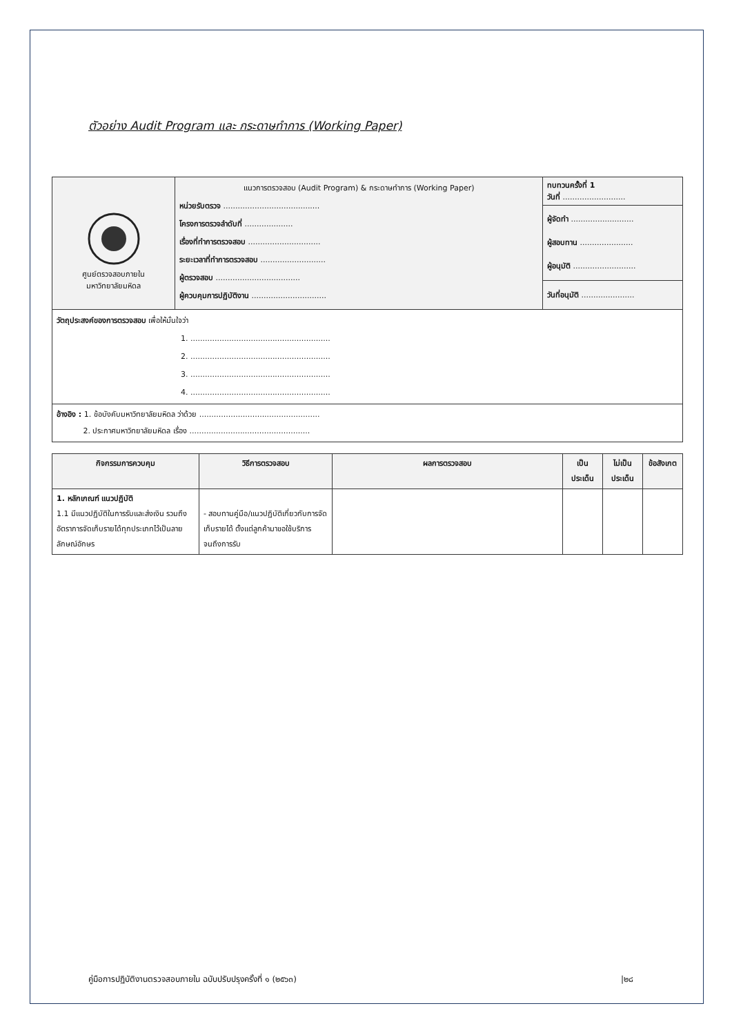ตัวอย่าง Audit Program และ กระดาษทำการ (Working Paper)
| ศูนย์ตรวจสอบภายใน มหาวิทยาลัยมหิดล | แนวการตรวจสอบ (Audit Program) & กระดาษทำการ (Working Paper) หน่วยรับตรวจ ........................................ โครงการตรวจลำดับที่ .................... เรื่องที่ทำการตรวจสอบ .............................. ระยะเวลาที่ทำการตรวจสอบ ........................... ผู้ตรวจสอบ ................................... ผู้ควบคุมการปฏิบัติงาน ............................... | ทบทวนครั้งที่ 1 วันที่ .......................... |
| | | ผู้จัดทำ .......................... ผู้สอบทาน ...................... ผู้อนุมัติ .......................... |
| | | วันที่อนุมัติ ...................... |
| วัตถุประสงค์ของการตรวจสอบ เพื่อให้มั่นใจว่า 1. .......................................................... 2. .......................................................... 3. .......................................................... 4. .......................................................... | | |
| อ้างอิง : 1. ข้อบังคับมหาวิทยาลัยมหิดล ว่าด้วย .................................................. 2. ประกาศมหาวิทยาลัยมหิดล เรื่อง .................................................. | | |
| กิจกรรมการควบคุม | วิธีการตรวจสอบ | ผลการตรวจสอบ | เป็น ประเด็น | ไม่เป็น ประเด็น | ข้อสังเกต |
| --- | --- | --- | --- | --- | --- |
| 1. หลักเกณฑ์ แนวปฏิบัติ 1.1 มีแนวปฏิบัติในการรับและส่งเงิน รวมถึงอัตราการจัดเก็บรายได้ทุกประเภทไว้เป็นลายลักษณ์อักษร | - สอบทานคู่มือ/แนวปฏิบัติเกี่ยวกับการจัดเก็บรายได้ ตั้งแต่ลูกค้ามาขอใช้บริการจนถึงการรับ | | | | |
คู่มือการปฏิบัติงานตรวจสอบภายใน ฉบับปรับปรุงครั้งที่ ๑ (๒๕๖๓) |๒๘